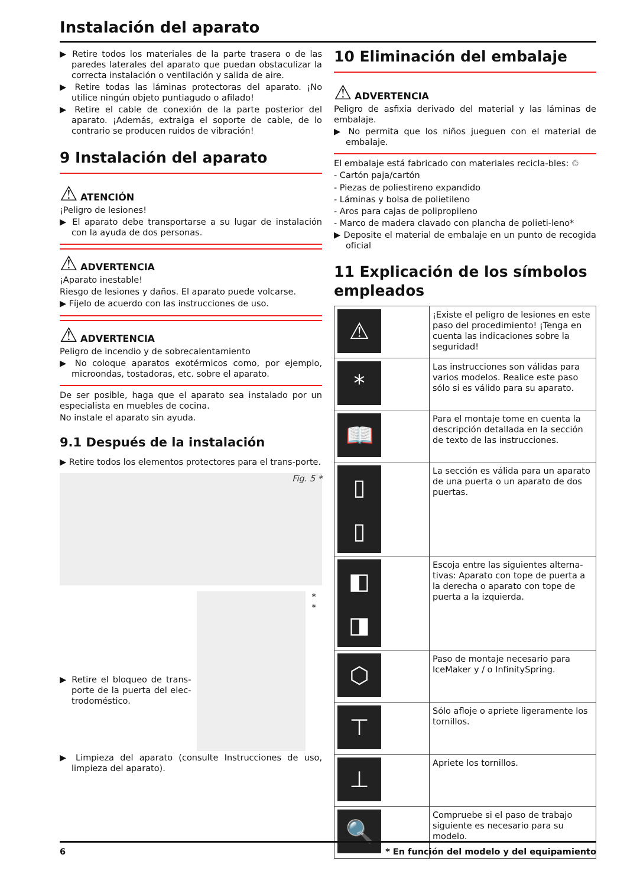Instalación del aparato
▶ Retire todos los materiales de la parte trasera o de las paredes laterales del aparato que puedan obstaculizar la correcta instalación o ventilación y salida de aire.
▶ Retire todas las láminas protectoras del aparato. ¡No utilice ningún objeto puntiagudo o afilado!
▶ Retire el cable de conexión de la parte posterior del aparato. ¡Además, extraiga el soporte de cable, de lo contrario se producen ruidos de vibración!
9 Instalación del aparato
⚠ ATENCIÓN
¡Peligro de lesiones!
▶ El aparato debe transportarse a su lugar de instalación con la ayuda de dos personas.
⚠ ADVERTENCIA
¡Aparato inestable!
Riesgo de lesiones y daños. El aparato puede volcarse.
▶ Fíjelo de acuerdo con las instrucciones de uso.
⚠ ADVERTENCIA
Peligro de incendio y de sobrecalentamiento
▶ No coloque aparatos exotérmicos como, por ejemplo, microondas, tostadoras, etc. sobre el aparato.
De ser posible, haga que el aparato sea instalado por un especialista en muebles de cocina.
No instale el aparato sin ayuda.
9.1 Después de la instalación
▶ Retire todos los elementos protectores para el trans-porte.
Fig. 5 *
▶ Retire el bloqueo de trans-porte de la puerta del elec-trodoméstico.
* *
▶ Limpieza del aparato (consulte Instrucciones de uso, limpieza del aparato).
10 Eliminación del embalaje
⚠ ADVERTENCIA
Peligro de asfixia derivado del material y las láminas de embalaje.
▶ No permita que los niños jueguen con el material de embalaje.
El embalaje está fabricado con materiales recicla-bles: ♲
- Cartón paja/cartón
- Piezas de poliestireno expandido
- Láminas y bolsa de polietileno
- Aros para cajas de polipropileno
- Marco de madera clavado con plancha de polieti-leno*
▶ Deposite el material de embalaje en un punto de recogida oficial
11 Explicación de los símbolos empleados
| ⚠ | ¡Existe el peligro de lesiones en este paso del procedimiento! ¡Tenga en cuenta las indicaciones sobre la seguridad! |
| * | Las instrucciones son válidas para varios modelos. Realice este paso sólo si es válido para su aparato. |
| 📖 | Para el montaje tome en cuenta la descripción detallada en la sección de texto de las instrucciones. |
| ▯ ▯ | La sección es válida para un aparato de una puerta o un aparato de dos puertas. |
| ◧ ◨ | Escoja entre las siguientes alterna-tivas: Aparato con tope de puerta a la derecha o aparato con tope de puerta a la izquierda. |
| ⬡ | Paso de montaje necesario para IceMaker y / o InfinitySpring. |
| ⊤ | Sólo afloje o apriete ligeramente los tornillos. |
| ⊥ | Apriete los tornillos. |
| 🔍 | Compruebe si el paso de trabajo siguiente es necesario para su modelo. |
6 * En función del modelo y del equipamiento